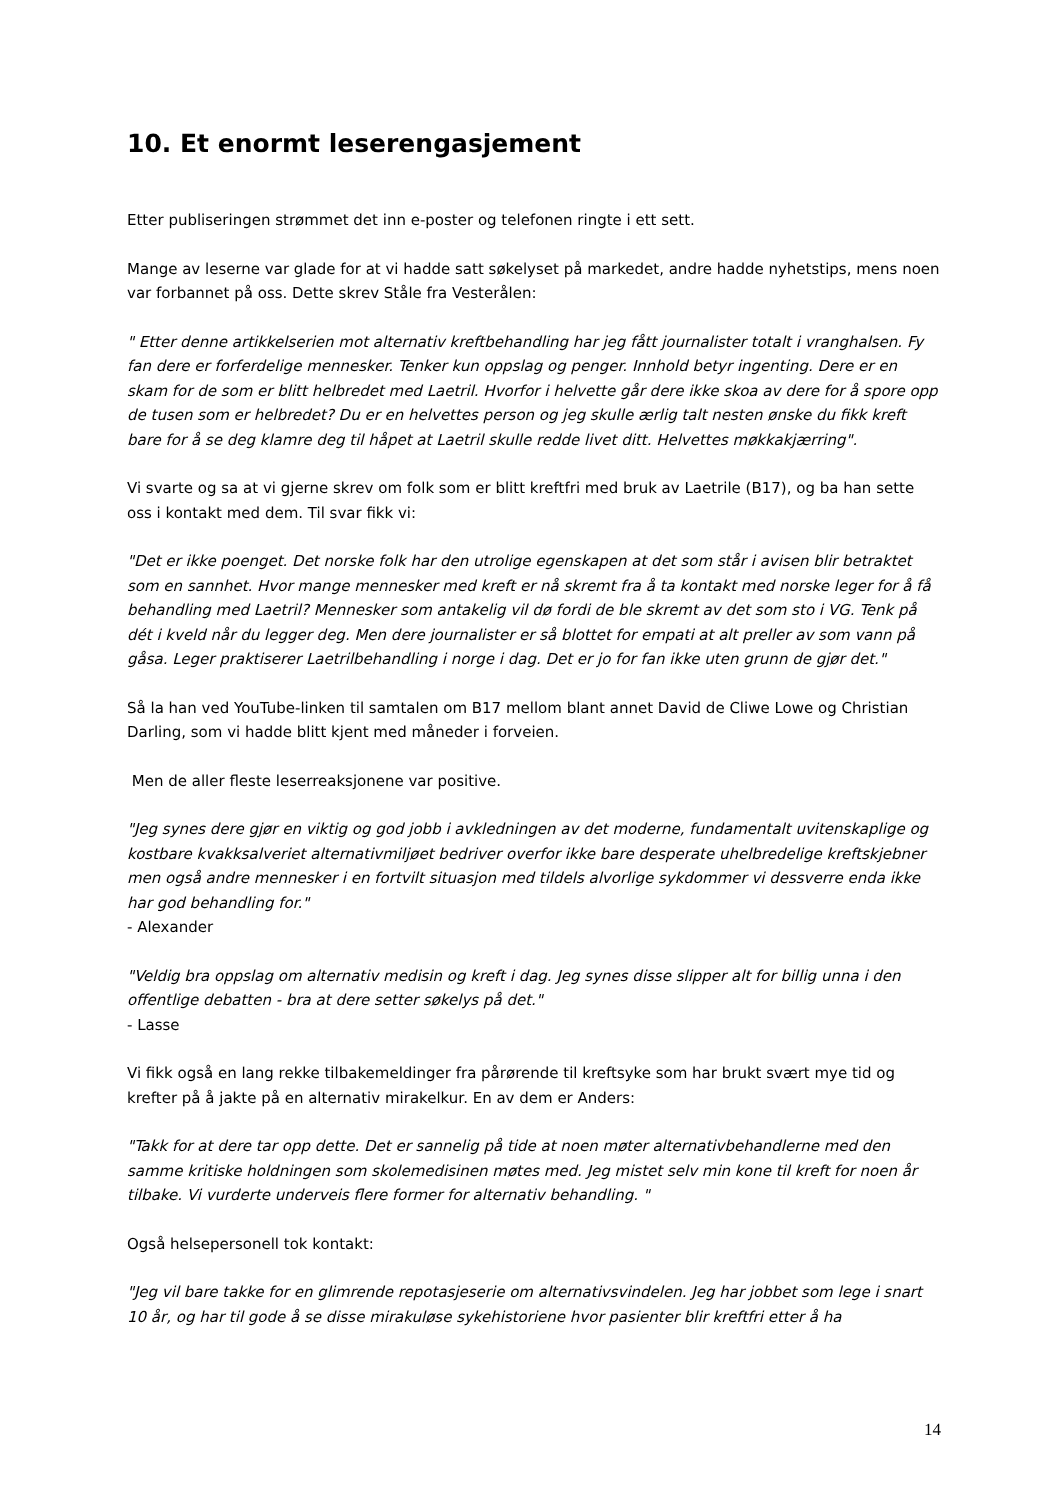10. Et enormt leserengasjement
Etter publiseringen strømmet det inn e-poster og telefonen ringte i ett sett.
Mange av leserne var glade for at vi hadde satt søkelyset på markedet, andre hadde nyhetstips, mens noen var forbannet på oss. Dette skrev Ståle fra Vesterålen:
" Etter denne artikkelserien mot alternativ kreftbehandling har jeg fått journalister totalt i vranghalsen. Fy fan dere er forferdelige mennesker. Tenker kun oppslag og penger. Innhold betyr ingenting. Dere er en skam for de som er blitt helbredet med Laetril. Hvorfor i helvette går dere ikke skoa av dere for å spore opp de tusen som er helbredet? Du er en helvettes person og jeg skulle ærlig talt nesten ønske du fikk kreft bare for å se deg klamre deg til håpet at Laetril skulle redde livet ditt. Helvettes møkkakjærring".
Vi svarte og sa at vi gjerne skrev om folk som er blitt kreftfri med bruk av Laetrile (B17), og ba han sette oss i kontakt med dem. Til svar fikk vi:
"Det er ikke poenget. Det norske folk har den utrolige egenskapen at det som står i avisen blir betraktet som en sannhet. Hvor mange mennesker med kreft er nå skremt fra å ta kontakt med norske leger for å få behandling med Laetril? Mennesker som antakelig vil dø fordi de ble skremt av det som sto i VG. Tenk på dét i kveld når du legger deg. Men dere journalister er så blottet for empati at alt preller av som vann på gåsa. Leger praktiserer Laetrilbehandling i norge i dag. Det er jo for fan ikke uten grunn de gjør det."
Så la han ved YouTube-linken til samtalen om B17 mellom blant annet David de Cliwe Lowe og Christian Darling, som vi hadde blitt kjent med måneder i forveien.
Men de aller fleste leserreaksjonene var positive.
"Jeg synes dere gjør en viktig og god jobb i avkledningen av det moderne, fundamentalt uvitenskaplige og kostbare kvakksalveriet alternativmiljøet bedriver overfor ikke bare desperate uhelbredelige kreftskjebner men også andre mennesker i en fortvilt situasjon med tildels alvorlige sykdommer vi dessverre enda ikke har god behandling for."
- Alexander
"Veldig bra oppslag om alternativ medisin og kreft i dag. Jeg synes disse slipper alt for billig unna i den offentlige debatten - bra at dere setter søkelys på det."
- Lasse
Vi fikk også en lang rekke tilbakemeldinger fra pårørende til kreftsyke som har brukt svært mye tid og krefter på å jakte på en alternativ mirakelkur. En av dem er Anders:
"Takk for at dere tar opp dette. Det er sannelig på tide at noen møter alternativbehandlerne med den samme kritiske holdningen som skolemedisinen møtes med. Jeg mistet selv min kone til kreft for noen år tilbake. Vi vurderte underveis flere former for alternativ behandling. "
Også helsepersonell tok kontakt:
"Jeg vil bare takke for en glimrende repotasjeserie om alternativsvindelen. Jeg har jobbet som lege i snart 10 år, og har til gode å se disse mirakuløse sykehistoriene hvor pasienter blir kreftfri etter å ha
14